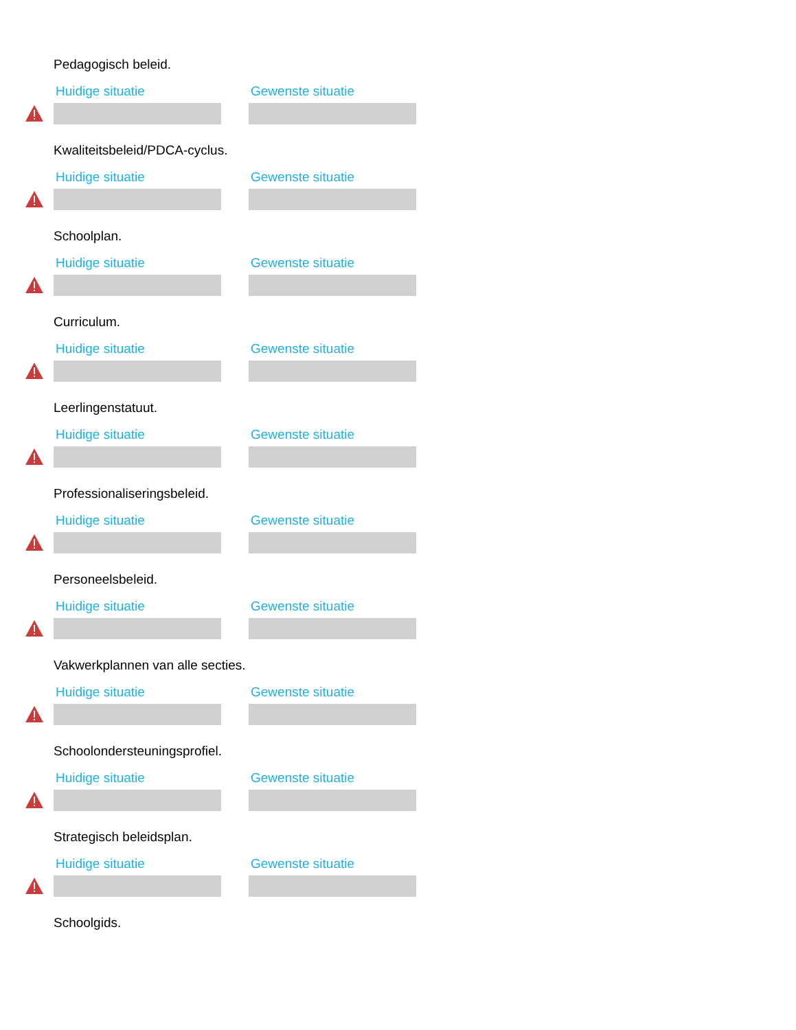Pedagogisch beleid.
Huidige situatie Gewenste situatie
Kwaliteitsbeleid/PDCA-cyclus.
Huidige situatie Gewenste situatie
Schoolplan.
Huidige situatie Gewenste situatie
Curriculum.
Huidige situatie Gewenste situatie
Leerlingenstatuut.
Huidige situatie Gewenste situatie
Professionaliseringsbeleid.
Huidige situatie Gewenste situatie
Personeelsbeleid.
Huidige situatie Gewenste situatie
Vakwerkplannen van alle secties.
Huidige situatie Gewenste situatie
Schoolondersteuningsprofiel.
Huidige situatie Gewenste situatie
Strategisch beleidsplan.
Huidige situatie Gewenste situatie
Schoolgids.